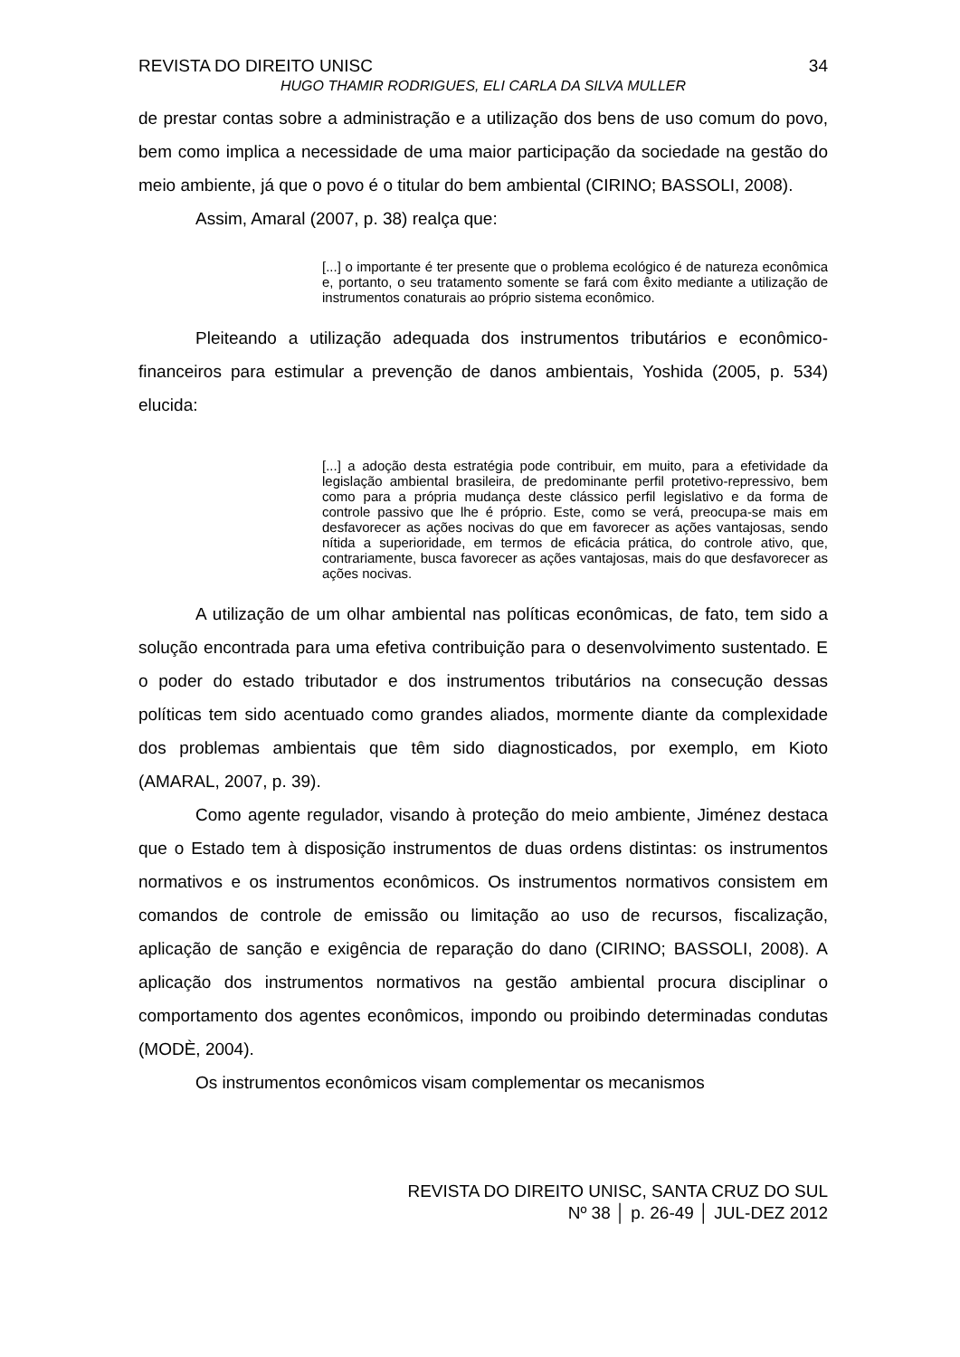REVISTA DO DIREITO UNISC 34
HUGO THAMIR RODRIGUES, ELI CARLA DA SILVA MULLER
de prestar contas sobre a administração e a utilização dos bens de uso comum do povo, bem como implica a necessidade de uma maior participação da sociedade na gestão do meio ambiente, já que o povo é o titular do bem ambiental (CIRINO; BASSOLI, 2008).
Assim, Amaral (2007, p. 38) realça que:
[...] o importante é ter presente que o problema ecológico é de natureza econômica e, portanto, o seu tratamento somente se fará com êxito mediante a utilização de instrumentos conaturais ao próprio sistema econômico.
Pleiteando a utilização adequada dos instrumentos tributários e econômico-financeiros para estimular a prevenção de danos ambientais, Yoshida (2005, p. 534) elucida:
[...] a adoção desta estratégia pode contribuir, em muito, para a efetividade da legislação ambiental brasileira, de predominante perfil protetivo-repressivo, bem como para a própria mudança deste clássico perfil legislativo e da forma de controle passivo que lhe é próprio. Este, como se verá, preocupa-se mais em desfavorecer as ações nocivas do que em favorecer as ações vantajosas, sendo nítida a superioridade, em termos de eficácia prática, do controle ativo, que, contrariamente, busca favorecer as ações vantajosas, mais do que desfavorecer as ações nocivas.
A utilização de um olhar ambiental nas políticas econômicas, de fato, tem sido a solução encontrada para uma efetiva contribuição para o desenvolvimento sustentado. E o poder do estado tributador e dos instrumentos tributários na consecução dessas políticas tem sido acentuado como grandes aliados, mormente diante da complexidade dos problemas ambientais que têm sido diagnosticados, por exemplo, em Kioto (AMARAL, 2007, p. 39).
Como agente regulador, visando à proteção do meio ambiente, Jiménez destaca que o Estado tem à disposição instrumentos de duas ordens distintas: os instrumentos normativos e os instrumentos econômicos. Os instrumentos normativos consistem em comandos de controle de emissão ou limitação ao uso de recursos, fiscalização, aplicação de sanção e exigência de reparação do dano (CIRINO; BASSOLI, 2008). A aplicação dos instrumentos normativos na gestão ambiental procura disciplinar o comportamento dos agentes econômicos, impondo ou proibindo determinadas condutas (MODÈ, 2004).
Os instrumentos econômicos visam complementar os mecanismos
REVISTA DO DIREITO UNISC, SANTA CRUZ DO SUL
Nº 38 │ p. 26-49 │ JUL-DEZ 2012